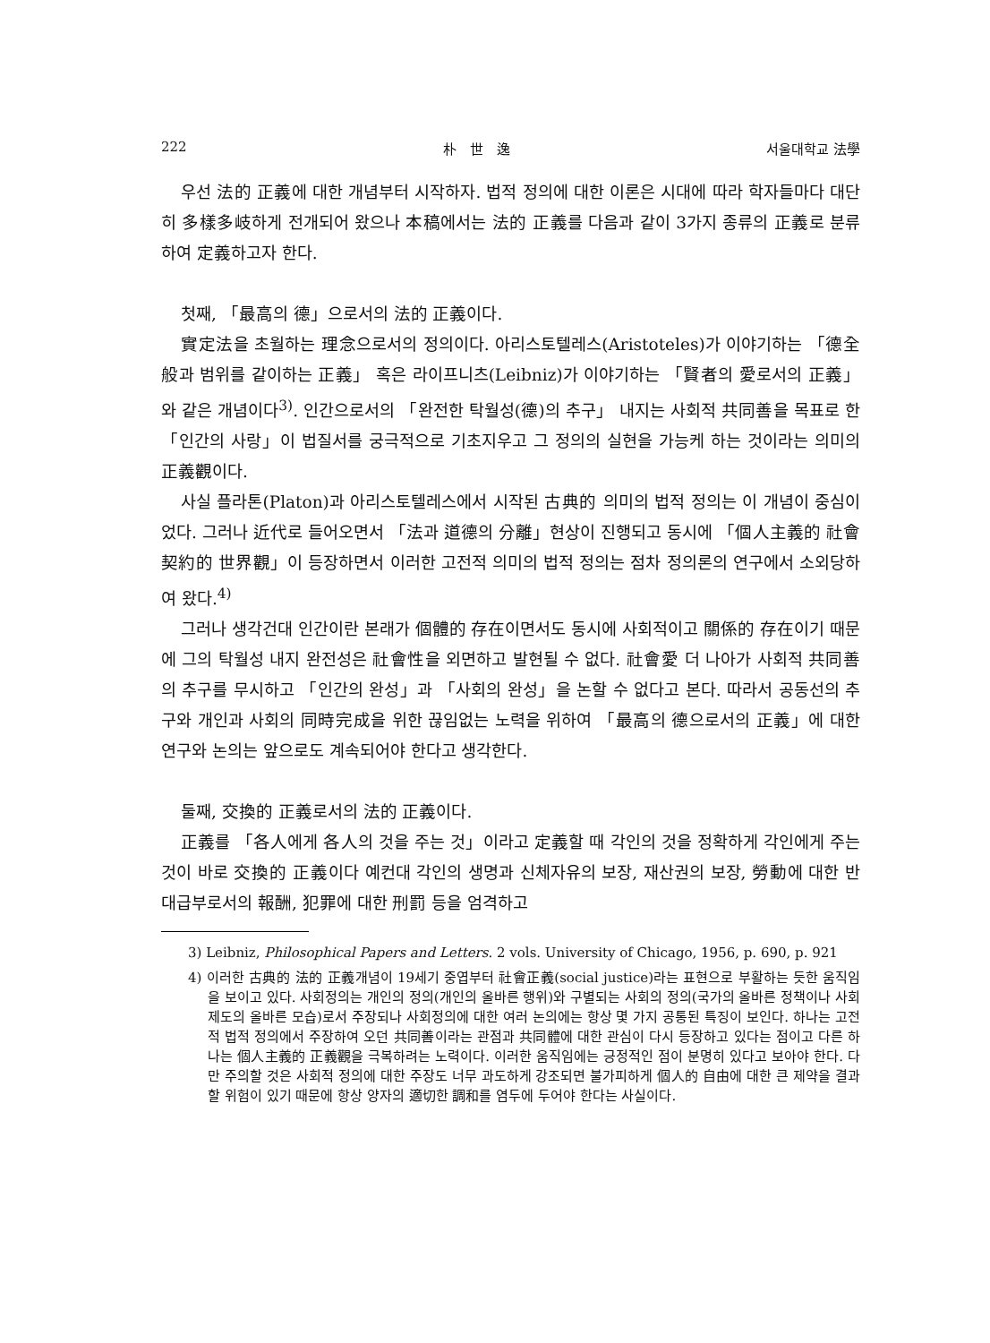222 朴　世　逸 서울대학교 法學
우선 法的 正義에 대한 개념부터 시작하자. 법적 정의에 대한 이론은 시대에 따라 학자들마다 대단히 多樣多岐하게 전개되어 왔으나 本稿에서는 法的 正義를 다음과 같이 3가지 종류의 正義로 분류하여 定義하고자 한다.
첫째, 「最高의 德」으로서의 法的 正義이다.
實定法을 초월하는 理念으로서의 정의이다. 아리스토텔레스(Aristoteles)가 이야기하는 「德全般과 범위를 같이하는 正義」 혹은 라이프니츠(Leibniz)가 이야기하는 「賢者의 愛로서의 正義」와 같은 개념이다<sup>3)</sup>. 인간으로서의 「완전한 탁월성(德)의 추구」 내지는 사회적 共同善을 목표로 한 「인간의 사랑」이 법질서를 궁극적으로 기초지우고 그 정의의 실현을 가능케 하는 것이라는 의미의 正義觀이다.
사실 플라톤(Platon)과 아리스토텔레스에서 시작된 古典的 의미의 법적 정의는 이 개념이 중심이었다. 그러나 近代로 들어오면서 「法과 道德의 分離」현상이 진행되고 동시에 「個人主義的 社會契約的 世界觀」이 등장하면서 이러한 고전적 의미의 법적 정의는 점차 정의론의 연구에서 소외당하여 왔다.<sup>4)</sup>
그러나 생각건대 인간이란 본래가 個體的 存在이면서도 동시에 사회적이고 關係的 存在이기 때문에 그의 탁월성 내지 완전성은 社會性을 외면하고 발현될 수 없다. 社會愛 더 나아가 사회적 共同善의 추구를 무시하고 「인간의 완성」과 「사회의 완성」을 논할 수 없다고 본다. 따라서 공동선의 추구와 개인과 사회의 同時完成을 위한 끊임없는 노력을 위하여 「最高의 德으로서의 正義」에 대한 연구와 논의는 앞으로도 계속되어야 한다고 생각한다.
둘째, 交換的 正義로서의 法的 正義이다.
正義를 「各人에게 各人의 것을 주는 것」이라고 定義할 때 각인의 것을 정확하게 각인에게 주는 것이 바로 交換的 正義이다 예컨대 각인의 생명과 신체자유의 보장, 재산권의 보장, 勞動에 대한 반대급부로서의 報酬, 犯罪에 대한 刑罰 등을 엄격하고
3) Leibniz, Philosophical Papers and Letters. 2 vols. University of Chicago, 1956, p. 690, p. 921
4) 이러한 古典的 法的 正義개념이 19세기 중엽부터 社會正義(social justice)라는 표현으로 부활하는 듯한 움직임을 보이고 있다. 사회정의는 개인의 정의(개인의 올바른 행위)와 구별되는 사회의 정의(국가의 올바른 정책이나 사회제도의 올바른 모습)로서 주장되나 사회정의에 대한 여러 논의에는 항상 몇 가지 공통된 특징이 보인다. 하나는 고전적 법적 정의에서 주장하여 오던 共同善이라는 관점과 共同體에 대한 관심이 다시 등장하고 있다는 점이고 다른 하나는 個人主義的 正義觀을 극복하려는 노력이다. 이러한 움직임에는 긍정적인 점이 분명히 있다고 보아야 한다. 다만 주의할 것은 사회적 정의에 대한 주장도 너무 과도하게 강조되면 불가피하게 個人的 自由에 대한 큰 제약을 결과할 위험이 있기 때문에 항상 양자의 適切한 調和를 염두에 두어야 한다는 사실이다.